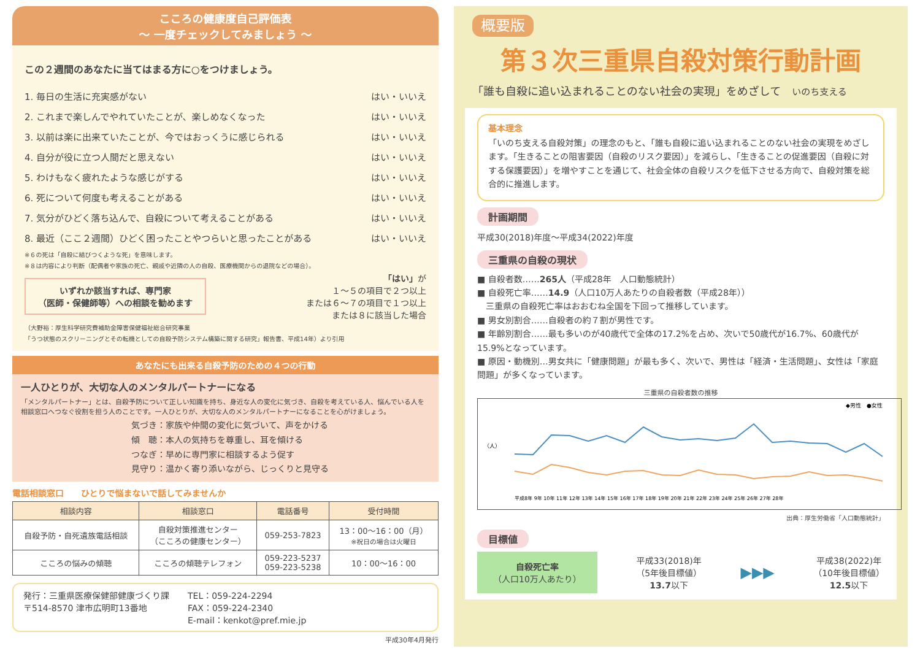こころの健康度自己評価表
～ 一度チェックしてみましょう ～
この２週間のあなたに当てはまる方に○をつけましょう。
1. 毎日の生活に充実感がない はい・いいえ
2. これまで楽しんでやれていたことが、楽しめなくなった はい・いいえ
3. 以前は楽に出来ていたことが、今ではおっくうに感じられる はい・いいえ
4. 自分が役に立つ人間だと思えない はい・いいえ
5. わけもなく疲れたような感じがする はい・いいえ
6. 死について何度も考えることがある はい・いいえ
7. 気分がひどく落ち込んで、自殺について考えることがある はい・いいえ
8. 最近（ここ２週間）ひどく困ったことやつらいと思ったことがある はい・いいえ
※６の死は「自殺に結びつくような死」を意味します。
※８は内容により判断（配偶者や家族の死亡、親戚や近隣の人の自殺、医療機関からの退院などの場合）。
いずれか該当すれば、専門家
（医師・保健師等）への相談を勧めます
「はい」が
１～５の項目で２つ以上
または６～７の項目で１つ以上
または８に該当した場合
（大野裕：厚生科学研究費補助金障害保健福祉総合研究事業
「うつ状態のスクリーニングとその転機としての自殺予防システム構築に関する研究」報告書、平成14年）より引用
あなたにも出来る自殺予防のための４つの行動
一人ひとりが、大切な人のメンタルパートナーになる
「メンタルパートナー」とは、自殺予防について正しい知識を持ち、身近な人の変化に気づき、自殺を考えている人、悩んでいる人を相談窓口へつなぐ役割を担う人のことです。一人ひとりが、大切な人のメンタルパートナーになることを心がけましょう。
気づき：家族や仲間の変化に気づいて、声をかける
傾　聴：本人の気持ちを尊重し、耳を傾ける
つなぎ：早めに専門家に相談するよう促す
見守り：温かく寄り添いながら、じっくりと見守る
電話相談窓口　　ひとりで悩まないで話してみませんか
| 相談内容 | 相談窓口 | 電話番号 | 受付時間 |
| --- | --- | --- | --- |
| 自殺予防・自死遺族電話相談 | 自殺対策推進センター （こころの健康センター） | 059-253-7823 | 13：00～16：00（月） ※祝日の場合は火曜日 |
| こころの悩みの傾聴 | こころの傾聴テレフォン | 059-223-5237 059-223-5238 | 10：00～16：00 |
発行：三重県医療保健部健康づくり課
〒514-8570 津市広明町13番地
TEL：059-224-2294
FAX：059-224-2340
E-mail：kenkot@pref.mie.jp
平成30年4月発行
概要版
第３次三重県自殺対策行動計画
「誰も自殺に追い込まれることのない社会の実現」をめざして　いのち支える
基本理念
「いのち支える自殺対策」の理念のもと、「誰も自殺に追い込まれることのない社会の実現をめざします。「生きることの阻害要因（自殺のリスク要因）」を減らし、「生きることの促進要因（自殺に対する保護要因）」を増やすことを通じて、社会全体の自殺リスクを低下させる方向で、自殺対策を総合的に推進します。
計画期間
平成30(2018)年度～平成34(2022)年度
三重県の自殺の現状
■ 自殺者数……265人（平成28年　人口動態統計）
■ 自殺死亡率……14.9（人口10万人あたりの自殺者数（平成28年））
　三重県の自殺死亡率はおおむね全国を下回って推移しています。
■ 男女別割合……自殺者の約７割が男性です。
■ 年齢別割合……最も多いのが40歳代で全体の17.2%を占め、次いで50歳代が16.7%、60歳代が15.9%となっています。
■ 原因・動機別…男女共に「健康問題」が最も多く、次いで、男性は「経済・生活問題」、女性は「家庭問題」が多くなっています。
三重県の自殺者数の推移
◆男性　●女性
（人）
平成8年 9年 10年 11年 12年 13年 14年 15年 16年 17年 18年 19年 20年 21年 22年 23年 24年 25年 26年 27年 28年
出典：厚生労働省「人口動態統計」
目標値
自殺死亡率
（人口10万人あたり）
平成33(2018)年
（5年後目標値）
13.7以下
▶▶▶
平成38(2022)年
（10年後目標値）
12.5以下